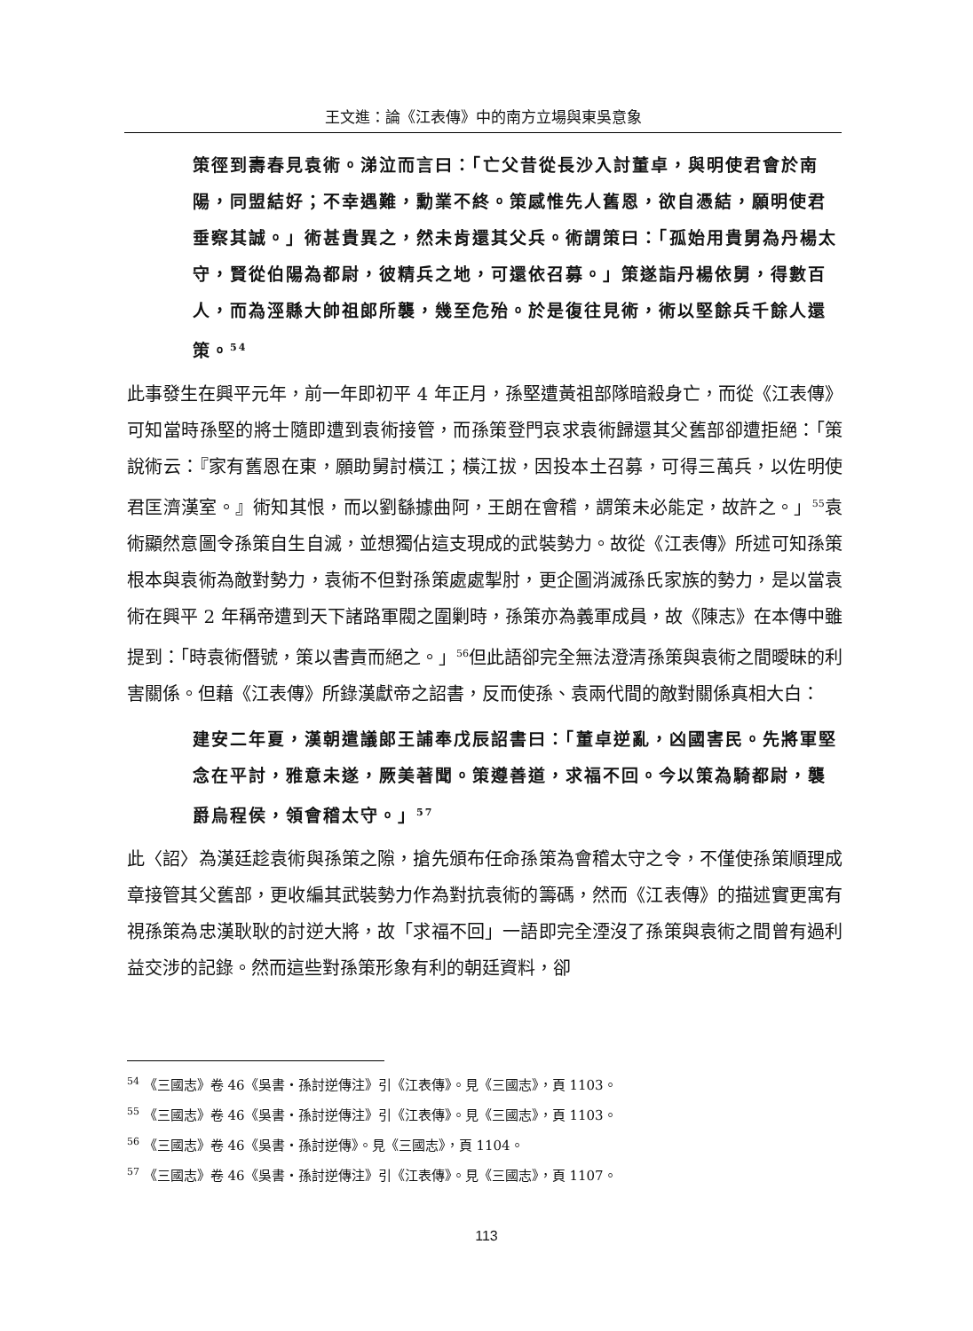王文進：論《江表傳》中的南方立場與東吳意象
策徑到壽春見袁術。涕泣而言曰：「亡父昔從長沙入討董卓，與明使君會於南陽，同盟結好；不幸遇難，勳業不終。策感惟先人舊恩，欲自憑結，願明使君垂察其誠。」術甚貴異之，然未肯還其父兵。術謂策曰：「孤始用貴舅為丹楊太守，賢從伯陽為都尉，彼精兵之地，可還依召募。」策遂詣丹楊依舅，得數百人，而為涇縣大帥祖郎所襲，幾至危殆。於是復往見術，術以堅餘兵千餘人還策。<sup>54</sup>
此事發生在興平元年，前一年即初平 4 年正月，孫堅遭黃祖部隊暗殺身亡，而從《江表傳》可知當時孫堅的將士隨即遭到袁術接管，而孫策登門哀求袁術歸還其父舊部卻遭拒絕：「策說術云：『家有舊恩在東，願助舅討橫江；橫江拔，因投本土召募，可得三萬兵，以佐明使君匡濟漢室。』術知其恨，而以劉繇據曲阿，王朗在會稽，謂策未必能定，故許之。」<sup>55</sup>袁術顯然意圖令孫策自生自滅，並想獨佔這支現成的武裝勢力。故從《江表傳》所述可知孫策根本與袁術為敵對勢力，袁術不但對孫策處處掣肘，更企圖消滅孫氏家族的勢力，是以當袁術在興平 2 年稱帝遭到天下諸路軍閥之圍剿時，孫策亦為義軍成員，故《陳志》在本傳中雖提到：「時袁術僭號，策以書責而絕之。」<sup>56</sup>但此語卻完全無法澄清孫策與袁術之間曖昧的利害關係。但藉《江表傳》所錄漢獻帝之詔書，反而使孫、袁兩代間的敵對關係真相大白：
建安二年夏，漢朝遣議郎王誧奉戊辰詔書曰：「董卓逆亂，凶國害民。先將軍堅念在平討，雅意未遂，厥美著聞。策遵善道，求福不回。今以策為騎都尉，襲爵烏程侯，領會稽太守。」<sup>57</sup>
此〈詔〉為漢廷趁袁術與孫策之隙，搶先頒布任命孫策為會稽太守之令，不僅使孫策順理成章接管其父舊部，更收編其武裝勢力作為對抗袁術的籌碼，然而《江表傳》的描述實更寓有視孫策為忠漢耿耿的討逆大將，故「求福不回」一語即完全湮沒了孫策與袁術之間曾有過利益交涉的記錄。然而這些對孫策形象有利的朝廷資料，卻
<sup>54</sup> 《三國志》卷 46《吳書‧孫討逆傳注》引《江表傳》。見《三國志》，頁 1103。
<sup>55</sup> 《三國志》卷 46《吳書‧孫討逆傳注》引《江表傳》。見《三國志》，頁 1103。
<sup>56</sup> 《三國志》卷 46《吳書‧孫討逆傳》。見《三國志》，頁 1104。
<sup>57</sup> 《三國志》卷 46《吳書‧孫討逆傳注》引《江表傳》。見《三國志》，頁 1107。
113